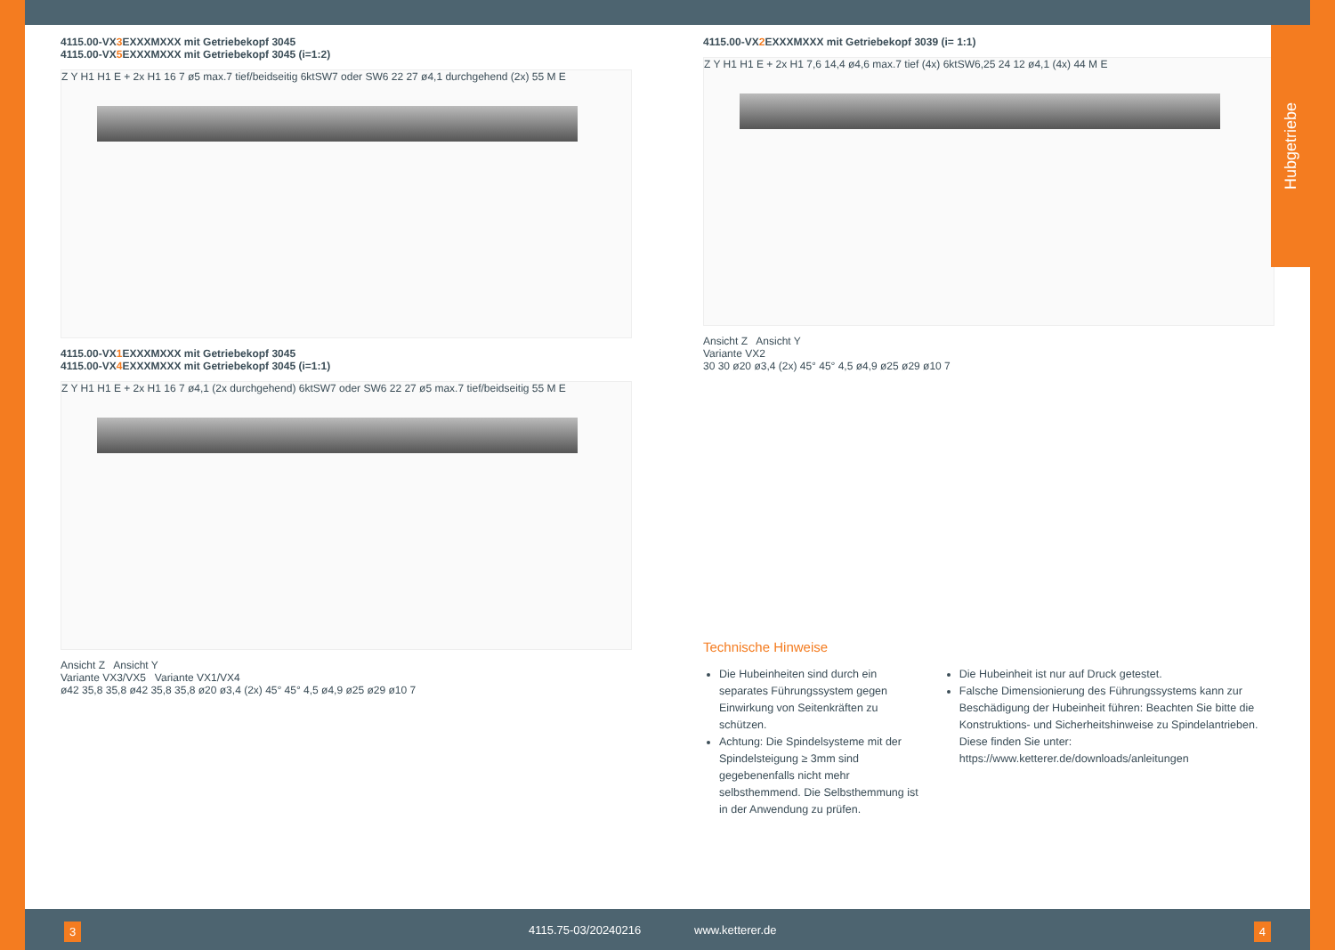4115.00-VX3 EXXXMXXX mit Getriebekopf 3045
4115.00-VX5 EXXXMXXX mit Getriebekopf 3045 (i=1:2)
Z Y H1 H1 E + 2x H1 16 7 ø5 max.7 tief/beidseitig 6ktSW7 oder SW6 22 27 ø4,1 durchgehend (2x) 55 M E
4115.00-VX1 EXXXMXXX mit Getriebekopf 3045
4115.00-VX4 EXXXMXXX mit Getriebekopf 3045 (i=1:1)
Z Y H1 H1 E + 2x H1 16 7 ø4,1 (2x durchgehend) 6ktSW7 oder SW6 22 27 ø5 max.7 tief/beidseitig 55 M E
Ansicht Z Ansicht Y
Variante VX3/VX5 Variante VX1/VX4
ø42 35,8 35,8 ø42 35,8 35,8 ø20 ø3,4 (2x) 45° 45° 4,5 ø4,9 ø25 ø29 ø10 7
4115.00-VX2 EXXXMXXX mit Getriebekopf 3039 (i= 1:1)
Z Y H1 H1 E + 2x H1 7,6 14,4 ø4,6 max.7 tief (4x) 6ktSW6,25 24 12 ø4,1 (4x) 44 M E
Ansicht Z Ansicht Y
Variante VX2
30 30 ø20 ø3,4 (2x) 45° 45° 4,5 ø4,9 ø25 ø29 ø10 7
Technische Hinweise
Die Hubeinheiten sind durch ein separates Führungssystem gegen Einwirkung von Seitenkräften zu schützen.
Achtung: Die Spindelsysteme mit der Spindelsteigung ≥ 3mm sind gegebenenfalls nicht mehr selbsthemmend. Die Selbsthemmung ist in der Anwendung zu prüfen.
Die Hubeinheit ist nur auf Druck getestet.
Falsche Dimensionierung des Führungssystems kann zur Beschädigung der Hubeinheit führen: Beachten Sie bitte die Konstruktions- und Sicherheitshinweise zu Spindelantrieben. Diese finden Sie unter: https://www.ketterer.de/downloads/anleitungen
Hubgetriebe
3 4115.75-03/20240216 www.ketterer.de 4